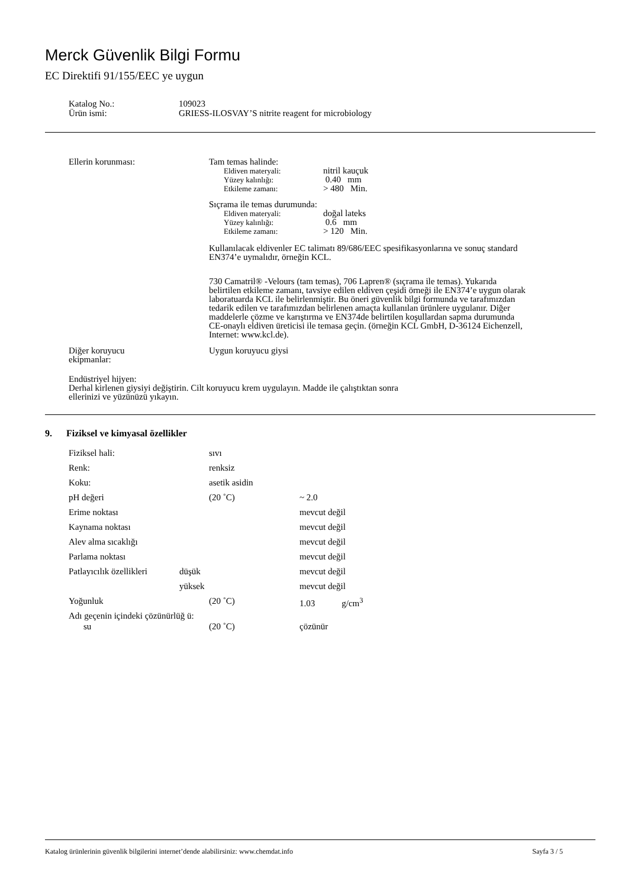Merck Güvenlik Bilgi Formu
EC Direktifi 91/155/EEC ye uygun
| Katalog No.: | 109023 |
| Ürün ismi: | GRIESS-ILOSVAY’S nitrite reagent for microbiology |
| Ellerin korunması: | Tam temas halinde: / Eldiven materyali: / nitril kauçuk / / Yüzey kalınlığı: / 0.40 mm / / Etkileme zamanı: / > 480 Min. / Sıçrama ile temas durumunda: / Eldiven materyali: / doğal lateks / / Yüzey kalınlığı: / 0.6 mm / / Etkileme zamanı: / > 120 Min. / Kullanılacak eldivenler EC talimatı 89/686/EEC spesifikasyonlarına ve sonuç standard EN374’e uymalıdır, örneğin KCL. 730 Camatril® -Velours (tam temas), 706 Lapren® (sıçrama ile temas). Yukarıda belirtilen etkileme zamanı, tavsiye edilen eldiven çeşidi örneği ile EN374’e uygun olarak laboratuarda KCL ile belirlenmiştir. Bu öneri güvenlik bilgi formunda ve tarafımızdan tedarik edilen ve tarafımızdan belirlenen amaçta kullanılan ürünlere uygulanır. Diğer maddelerle çözme ve karıştırma ve EN374de belirtilen koşullardan sapma durumunda CE-onaylı eldiven üreticisi ile temasa geçin. (örneğin KCL GmbH, D-36124 Eichenzell, Internet: www.kcl.de). |
| Diğer koruyucu ekipmanlar: | Uygun koruyucu giysi |
Endüstriyel hijyen:
Derhal kirlenen giysiyi değiştirin. Cilt koruyucu krem uygulayın. Madde ile çalıştıktan sonra
ellerinizi ve yüzünüzü yıkayın.
9. Fiziksel ve kimyasal özellikler
| Fiziksel hali: | | sıvı | |
| Renk: | | renksiz | |
| Koku: | | asetik asidin | |
| pH değeri | | (20 ˚C) | ~ 2.0 |
| Erime noktası | | | mevcut değil |
| Kaynama noktası | | | mevcut değil |
| Alev alma sıcaklığı | | | mevcut değil |
| Parlama noktası | | | mevcut değil |
| Patlayıcılık özellikleri | düşük | | mevcut değil |
| | yüksek | | mevcut değil |
| Yoğunluk | | (20 ˚C) | 1.03 g/cm<sup>3</sup> |
| Adı geçenin içindeki çözünürlüğ ü: | | | |
| su | | (20 ˚C) | çözünür |
Katalog ürünlerinin güvenlik bilgilerini internet’dende alabilirsiniz: www.chemdat.info Sayfa 3 / 5